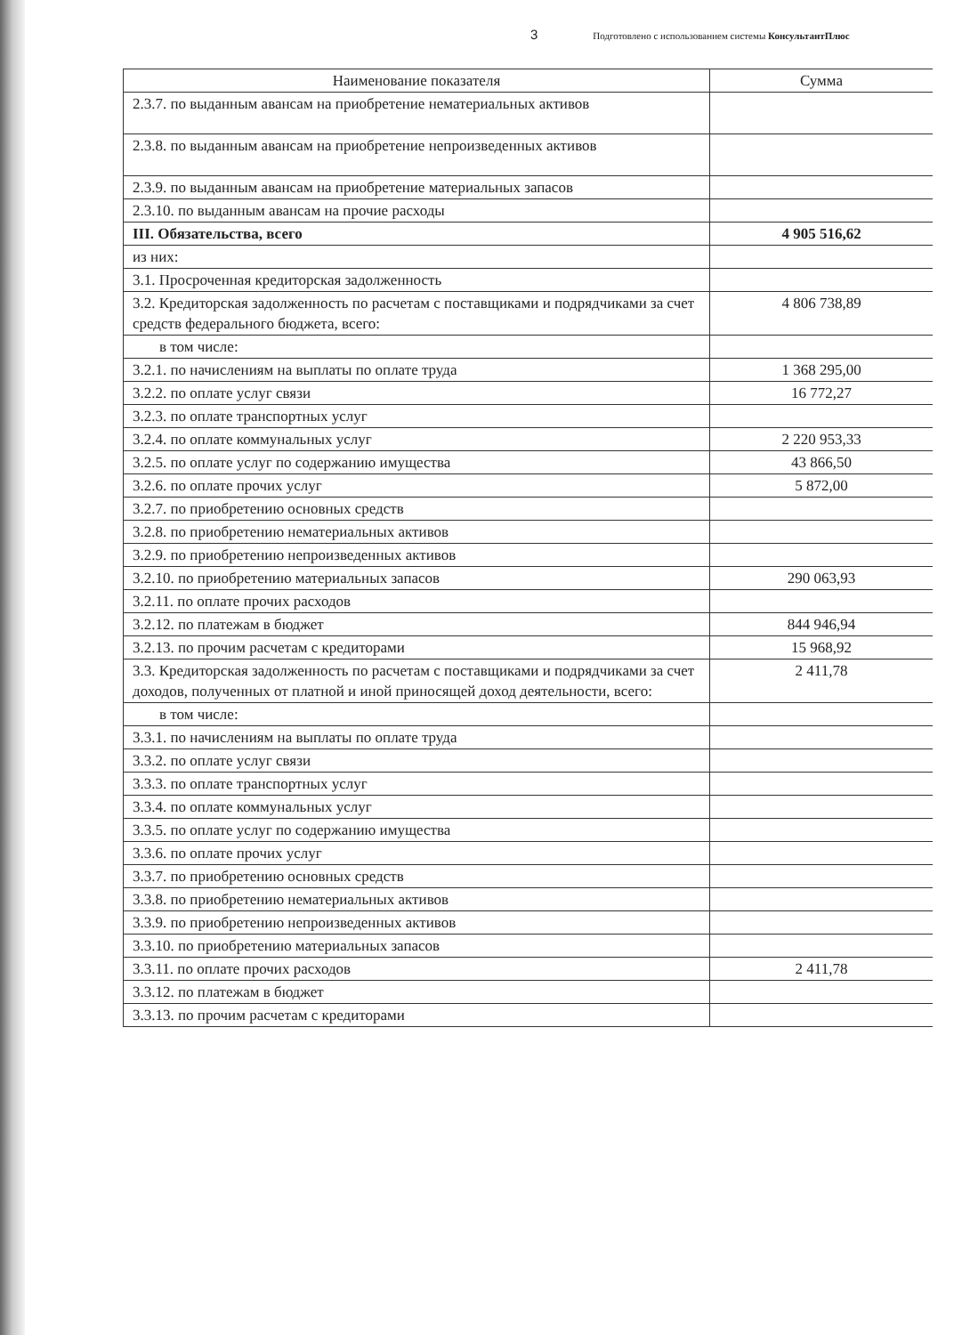3 Подготовлено с использованием системы КонсультантПлюс
| Наименование показателя | Сумма |
| --- | --- |
| 2.3.7. по выданным авансам на приобретение нематериальных активов | |
| 2.3.8. по выданным авансам на приобретение непроизведенных активов | |
| 2.3.9. по выданным авансам на приобретение материальных запасов | |
| 2.3.10. по выданным авансам на прочие расходы | |
| III. Обязательства, всего | 4 905 516,62 |
| из них: | |
| 3.1. Просроченная кредиторская задолженность | |
| 3.2. Кредиторская задолженность по расчетам с поставщиками и подрядчиками за счет средств федерального бюджета, всего: | 4 806 738,89 |
| в том числе: | |
| 3.2.1. по начислениям на выплаты по оплате труда | 1 368 295,00 |
| 3.2.2. по оплате услуг связи | 16 772,27 |
| 3.2.3. по оплате транспортных услуг | |
| 3.2.4. по оплате коммунальных услуг | 2 220 953,33 |
| 3.2.5. по оплате услуг по содержанию имущества | 43 866,50 |
| 3.2.6. по оплате прочих услуг | 5 872,00 |
| 3.2.7. по приобретению основных средств | |
| 3.2.8. по приобретению нематериальных активов | |
| 3.2.9. по приобретению непроизведенных активов | |
| 3.2.10. по приобретению материальных запасов | 290 063,93 |
| 3.2.11. по оплате прочих расходов | |
| 3.2.12. по платежам в бюджет | 844 946,94 |
| 3.2.13. по прочим расчетам с кредиторами | 15 968,92 |
| 3.3. Кредиторская задолженность по расчетам с поставщиками и подрядчиками за счет доходов, полученных от платной и иной приносящей доход деятельности, всего: | 2 411,78 |
| в том числе: | |
| 3.3.1. по начислениям на выплаты по оплате труда | |
| 3.3.2. по оплате услуг связи | |
| 3.3.3. по оплате транспортных услуг | |
| 3.3.4. по оплате коммунальных услуг | |
| 3.3.5. по оплате услуг по содержанию имущества | |
| 3.3.6. по оплате прочих услуг | |
| 3.3.7. по приобретению основных средств | |
| 3.3.8. по приобретению нематериальных активов | |
| 3.3.9. по приобретению непроизведенных активов | |
| 3.3.10. по приобретению материальных запасов | |
| 3.3.11. по оплате прочих расходов | 2 411,78 |
| 3.3.12. по платежам в бюджет | |
| 3.3.13. по прочим расчетам с кредиторами | |